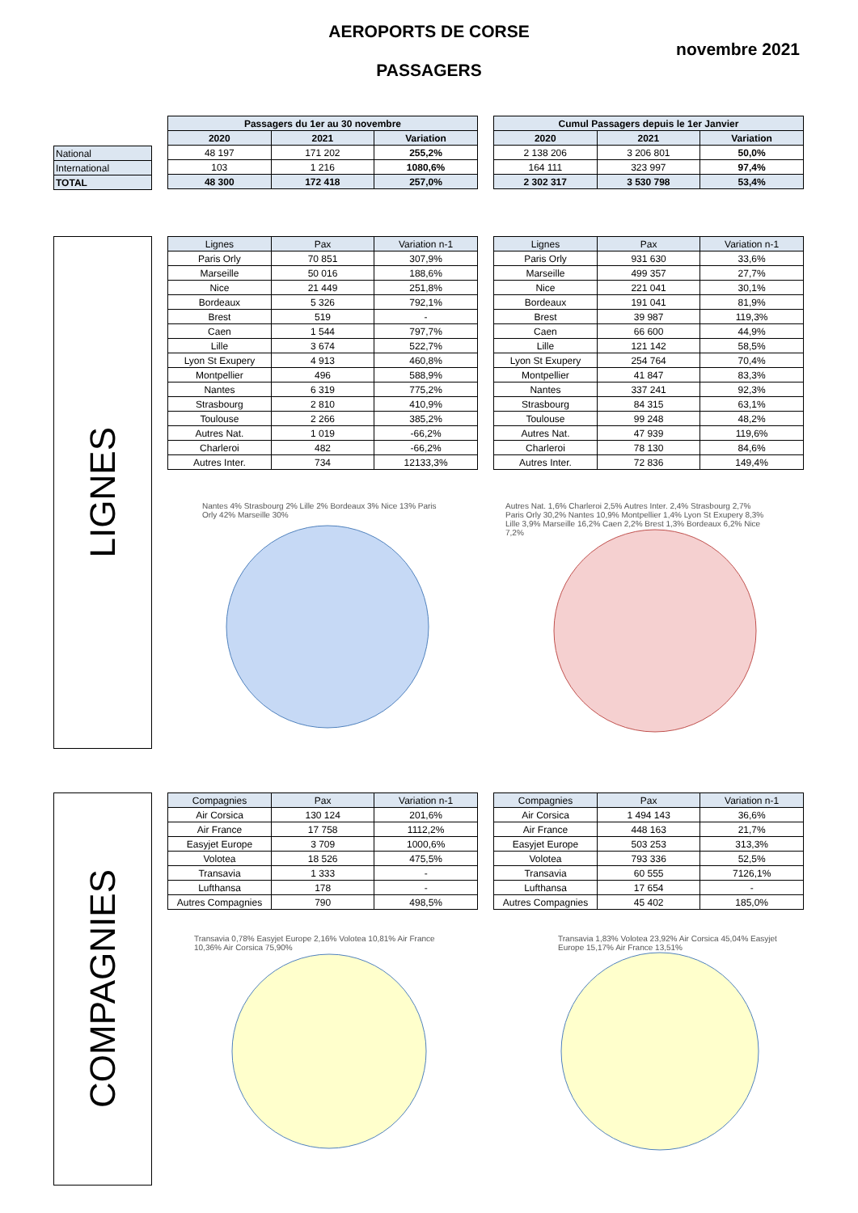AEROPORTS DE CORSE
novembre 2021
PASSAGERS
| National |
| International |
| TOTAL |
| Passagers du 1er au 30 novembre | | |
| --- | --- | --- |
| 2020 | 2021 | Variation |
| 48 197 | 171 202 | 255,2% |
| 103 | 1 216 | 1080,6% |
| 48 300 | 172 418 | 257,0% |
| Cumul Passagers depuis le 1er Janvier | | |
| --- | --- | --- |
| 2020 | 2021 | Variation |
| 2 138 206 | 3 206 801 | 50,0% |
| 164 111 | 323 997 | 97,4% |
| 2 302 317 | 3 530 798 | 53,4% |
LIGNES
| Lignes | Pax | Variation n-1 |
| --- | --- | --- |
| Paris Orly | 70 851 | 307,9% |
| Marseille | 50 016 | 188,6% |
| Nice | 21 449 | 251,8% |
| Bordeaux | 5 326 | 792,1% |
| Brest | 519 | - |
| Caen | 1 544 | 797,7% |
| Lille | 3 674 | 522,7% |
| Lyon St Exupery | 4 913 | 460,8% |
| Montpellier | 496 | 588,9% |
| Nantes | 6 319 | 775,2% |
| Strasbourg | 2 810 | 410,9% |
| Toulouse | 2 266 | 385,2% |
| Autres Nat. | 1 019 | -66,2% |
| Charleroi | 482 | -66,2% |
| Autres Inter. | 734 | 12133,3% |
| Lignes | Pax | Variation n-1 |
| --- | --- | --- |
| Paris Orly | 931 630 | 33,6% |
| Marseille | 499 357 | 27,7% |
| Nice | 221 041 | 30,1% |
| Bordeaux | 191 041 | 81,9% |
| Brest | 39 987 | 119,3% |
| Caen | 66 600 | 44,9% |
| Lille | 121 142 | 58,5% |
| Lyon St Exupery | 254 764 | 70,4% |
| Montpellier | 41 847 | 83,3% |
| Nantes | 337 241 | 92,3% |
| Strasbourg | 84 315 | 63,1% |
| Toulouse | 99 248 | 48,2% |
| Autres Nat. | 47 939 | 119,6% |
| Charleroi | 78 130 | 84,6% |
| Autres Inter. | 72 836 | 149,4% |
Nantes 4% Strasbourg 2% Lille 2% Bordeaux 3% Nice 13% Paris Orly 42% Marseille 30%
Autres Nat. 1,6% Charleroi 2,5% Autres Inter. 2,4% Strasbourg 2,7% Paris Orly 30,2% Nantes 10,9% Montpellier 1,4% Lyon St Exupery 8,3% Lille 3,9% Marseille 16,2% Caen 2,2% Brest 1,3% Bordeaux 6,2% Nice 7,2%
COMPAGNIES
| Compagnies | Pax | Variation n-1 |
| --- | --- | --- |
| Air Corsica | 130 124 | 201,6% |
| Air France | 17 758 | 1112,2% |
| Easyjet Europe | 3 709 | 1000,6% |
| Volotea | 18 526 | 475,5% |
| Transavia | 1 333 | - |
| Lufthansa | 178 | - |
| Autres Compagnies | 790 | 498,5% |
| Compagnies | Pax | Variation n-1 |
| --- | --- | --- |
| Air Corsica | 1 494 143 | 36,6% |
| Air France | 448 163 | 21,7% |
| Easyjet Europe | 503 253 | 313,3% |
| Volotea | 793 336 | 52,5% |
| Transavia | 60 555 | 7126,1% |
| Lufthansa | 17 654 | - |
| Autres Compagnies | 45 402 | 185,0% |
Transavia 0,78% Easyjet Europe 2,16% Volotea 10,81% Air France 10,36% Air Corsica 75,90%
Transavia 1,83% Volotea 23,92% Air Corsica 45,04% Easyjet Europe 15,17% Air France 13,51%